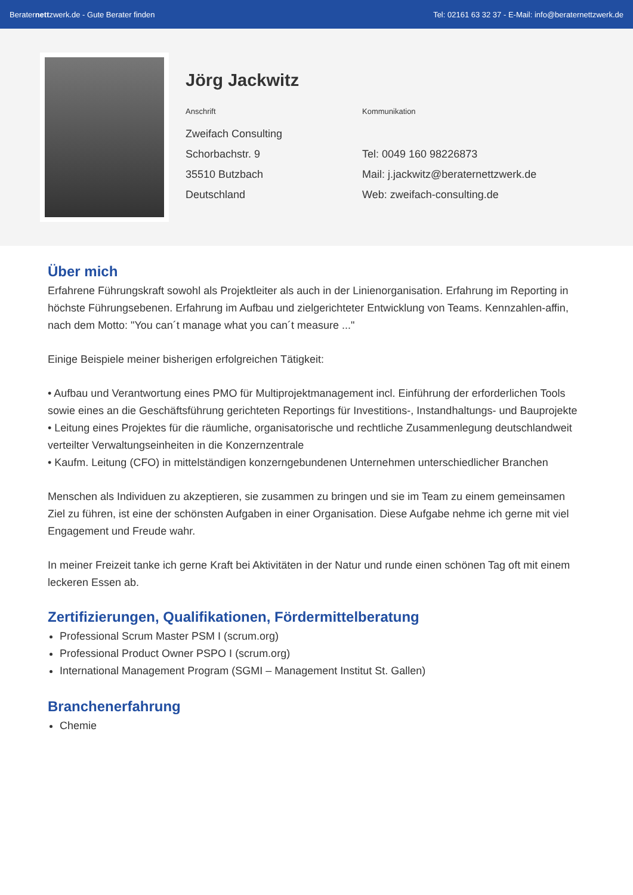Beraternettzwerk.de - Gute Berater finden Tel: 02161 63 32 37 - E-Mail: info@beraternettzwerk.de
Jörg Jackwitz
Anschrift
Zweifach Consulting
Schorbachstr. 9
35510 Butzbach
Deutschland
Kommunikation
Tel: 0049 160 98226873
Mail: j.jackwitz@beraternettzwerk.de
Web: zweifach-consulting.de
Über mich
Erfahrene Führungskraft sowohl als Projektleiter als auch in der Linienorganisation. Erfahrung im Reporting in höchste Führungsebenen. Erfahrung im Aufbau und zielgerichteter Entwicklung von Teams. Kennzahlen-affin, nach dem Motto: "You can´t manage what you can´t measure ..."
Einige Beispiele meiner bisherigen erfolgreichen Tätigkeit:
• Aufbau und Verantwortung eines PMO für Multiprojektmanagement incl. Einführung der erforderlichen Tools sowie eines an die Geschäftsführung gerichteten Reportings für Investitions-, Instandhaltungs- und Bauprojekte
• Leitung eines Projektes für die räumliche, organisatorische und rechtliche Zusammenlegung deutschlandweit verteilter Verwaltungseinheiten in die Konzernzentrale
• Kaufm. Leitung (CFO) in mittelständigen konzerngebundenen Unternehmen unterschiedlicher Branchen
Menschen als Individuen zu akzeptieren, sie zusammen zu bringen und sie im Team zu einem gemeinsamen Ziel zu führen, ist eine der schönsten Aufgaben in einer Organisation. Diese Aufgabe nehme ich gerne mit viel Engagement und Freude wahr.
In meiner Freizeit tanke ich gerne Kraft bei Aktivitäten in der Natur und runde einen schönen Tag oft mit einem leckeren Essen ab.
Zertifizierungen, Qualifikationen, Fördermittelberatung
Professional Scrum Master PSM I (scrum.org)
Professional Product Owner PSPO I (scrum.org)
International Management Program (SGMI – Management Institut St. Gallen)
Branchenerfahrung
Chemie